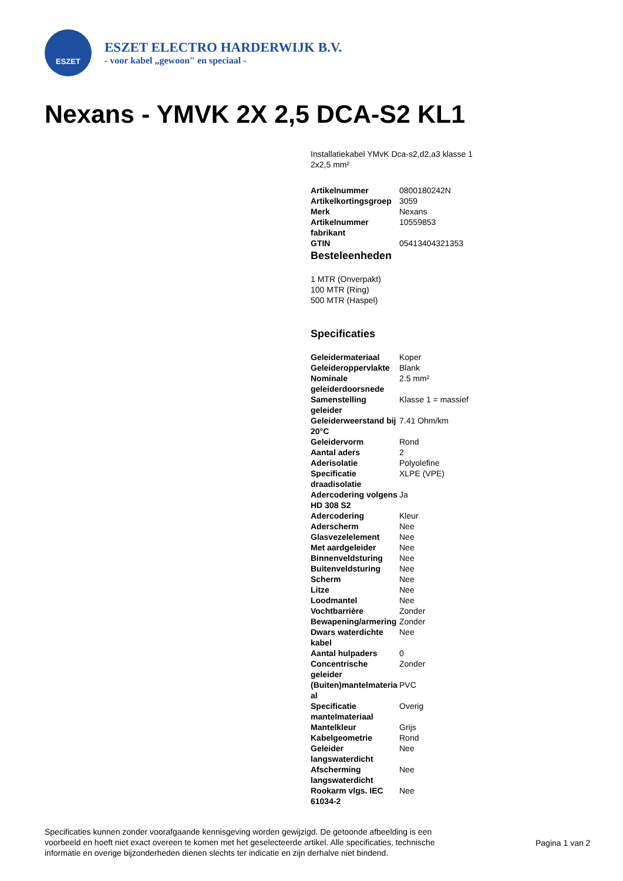ESZET
ESZET ELECTRO HARDERWIJK B.V.
- voor kabel „gewoon" en speciaal -
Nexans - YMVK 2X 2,5 DCA-S2 KL1
Installatiekabel YMvK Dca-s2,d2,a3 klasse 1 2x2,5 mm²
| Artikelnummer | 0800180242N |
| Artikelkortingsgroep | 3059 |
| Merk | Nexans |
| Artikelnummer fabrikant | 10559853 |
| GTIN | 05413404321353 |
Besteleenheden
1 MTR (Onverpakt)
100 MTR (Ring)
500 MTR (Haspel)
Specificaties
| Geleidermateriaal | Koper |
| Geleideroppervlakte | Blank |
| Nominale geleiderdoorsnede | 2.5 mm² |
| Samenstelling geleider | Klasse 1 = massief |
| Geleiderweerstand bij 20°C | 7.41 Ohm/km |
| Geleidervorm | Rond |
| Aantal aders | 2 |
| Aderisolatie | Polyolefine |
| Specificatie draadisolatie | XLPE (VPE) |
| Adercodering volgens HD 308 S2 | Ja |
| Adercodering | Kleur |
| Aderscherm | Nee |
| Glasvezelelement | Nee |
| Met aardgeleider | Nee |
| Binnenveldsturing | Nee |
| Buitenveldsturing | Nee |
| Scherm | Nee |
| Litze | Nee |
| Loodmantel | Nee |
| Vochtbarrière | Zonder |
| Bewapening/armering | Zonder |
| Dwars waterdichte kabel | Nee |
| Aantal hulpaders | 0 |
| Concentrische geleider | Zonder |
| (Buiten)mantelmateria al | PVC |
| Specificatie mantelmateriaal | Overig |
| Mantelkleur | Grijs |
| Kabelgeometrie | Rond |
| Geleider langswaterdicht | Nee |
| Afscherming langswaterdicht | Nee |
| Rookarm vlgs. IEC 61034-2 | Nee |
Specificaties kunnen zonder voorafgaande kennisgeving worden gewijzigd. De getoonde afbeelding is een voorbeeld en hoeft niet exact overeen te komen met het geselecteerde artikel. Alle specificaties, technische informatie en overige bijzonderheden dienen slechts ter indicatie en zijn derhalve niet bindend.
Pagina 1 van 2